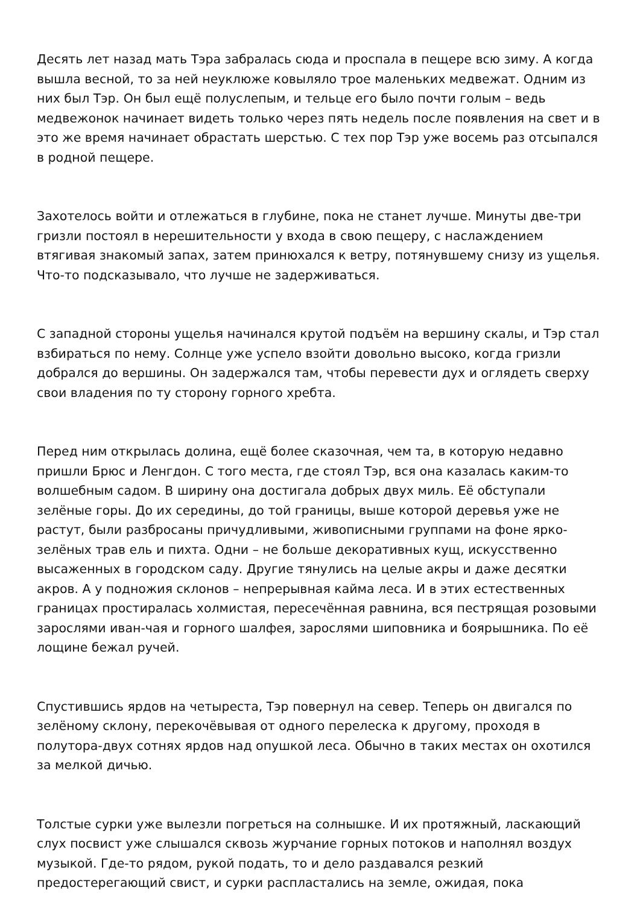Десять лет назад мать Тэра забралась сюда и проспала в пещере всю зиму. А когда вышла весной, то за ней неуклюже ковыляло трое маленьких медвежат. Одним из них был Тэр. Он был ещё полуслепым, и тельце его было почти голым – ведь медвежонок начинает видеть только через пять недель после появления на свет и в это же время начинает обрастать шерстью. С тех пор Тэр уже восемь раз отсыпался в родной пещере.
Захотелось войти и отлежаться в глубине, пока не станет лучше. Минуты две-три гризли постоял в нерешительности у входа в свою пещеру, с наслаждением втягивая знакомый запах, затем принюхался к ветру, потянувшему снизу из ущелья. Что-то подсказывало, что лучше не задерживаться.
С западной стороны ущелья начинался крутой подъём на вершину скалы, и Тэр стал взбираться по нему. Солнце уже успело взойти довольно высоко, когда гризли добрался до вершины. Он задержался там, чтобы перевести дух и оглядеть сверху свои владения по ту сторону горного хребта.
Перед ним открылась долина, ещё более сказочная, чем та, в которую недавно пришли Брюс и Ленгдон. С того места, где стоял Тэр, вся она казалась каким-то волшебным садом. В ширину она достигала добрых двух миль. Её обступали зелёные горы. До их середины, до той границы, выше которой деревья уже не растут, были разбросаны причудливыми, живописными группами на фоне ярко-зелёных трав ель и пихта. Одни – не больше декоративных кущ, искусственно высаженных в городском саду. Другие тянулись на целые акры и даже десятки акров. А у подножия склонов – непрерывная кайма леса. И в этих естественных границах простиралась холмистая, пересечённая равнина, вся пестрящая розовыми зарослями иван-чая и горного шалфея, зарослями шиповника и боярышника. По её лощине бежал ручей.
Спустившись ярдов на четыреста, Тэр повернул на север. Теперь он двигался по зелёному склону, перекочёвывая от одного перелеска к другому, проходя в полутора-двух сотнях ярдов над опушкой леса. Обычно в таких местах он охотился за мелкой дичью.
Толстые сурки уже вылезли погреться на солнышке. И их протяжный, ласкающий слух посвист уже слышался сквозь журчание горных потоков и наполнял воздух музыкой. Где-то рядом, рукой подать, то и дело раздавался резкий предостерегающий свист, и сурки распластались на земле, ожидая, пока